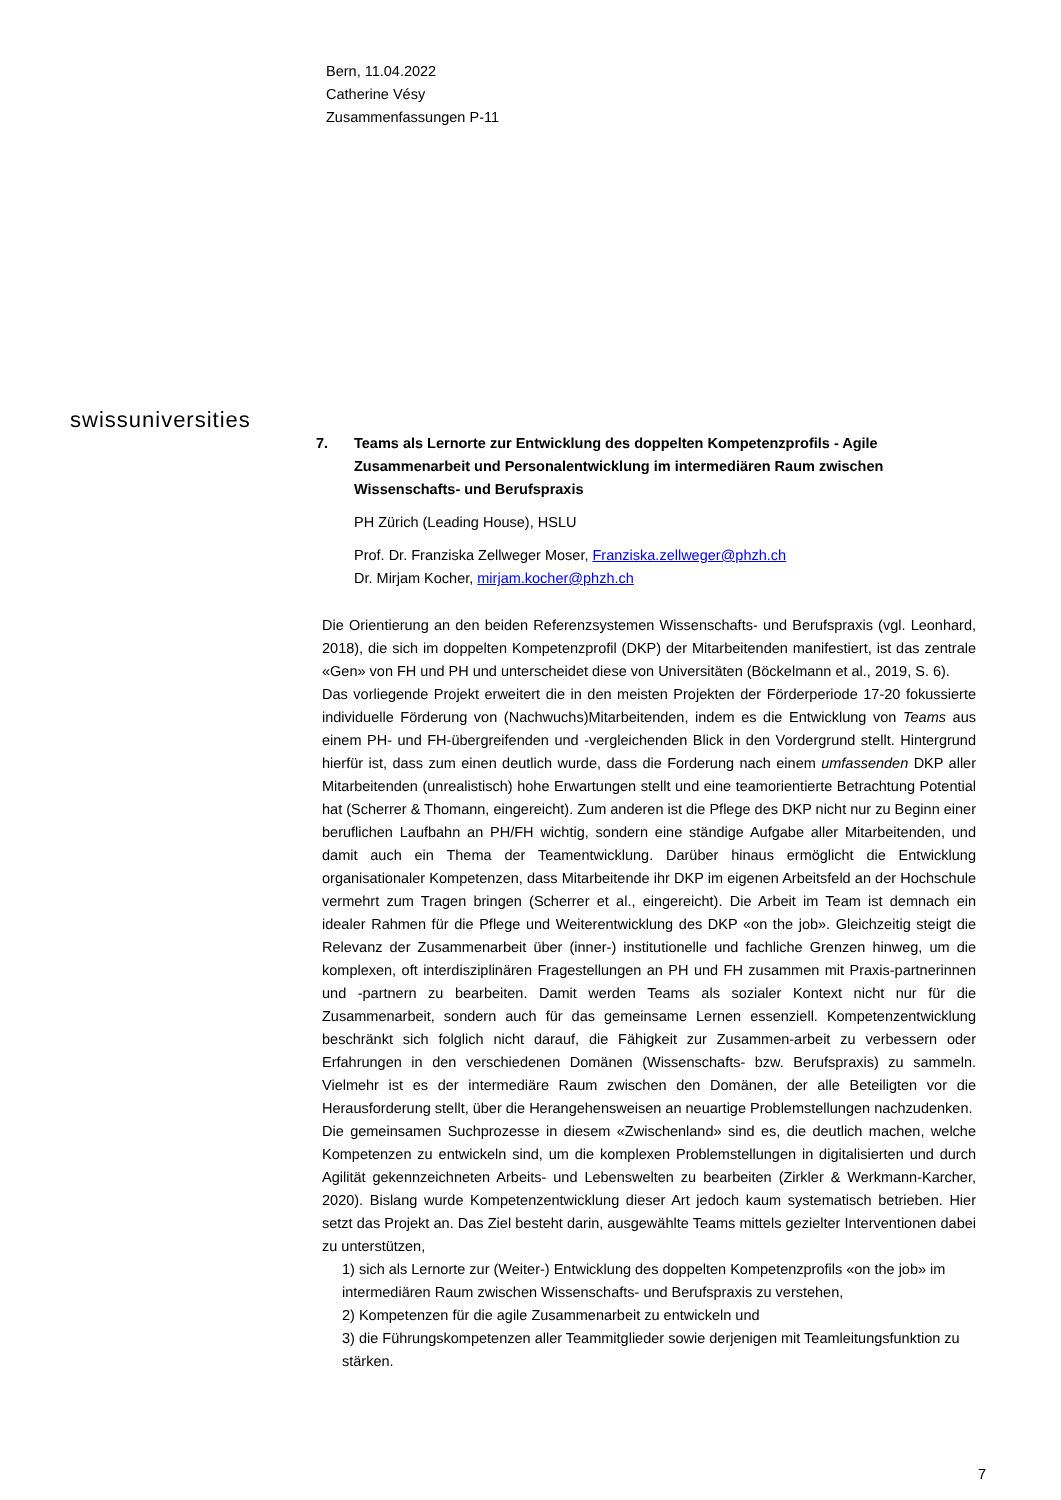Bern, 11.04.2022
Catherine Vésy
Zusammenfassungen P-11
swissuniversities
7. Teams als Lernorte zur Entwicklung des doppelten Kompetenzprofils - Agile Zusammenarbeit und Personalentwicklung im intermediären Raum zwischen Wissenschafts- und Berufspraxis
PH Zürich (Leading House), HSLU
Prof. Dr. Franziska Zellweger Moser, Franziska.zellweger@phzh.ch
Dr. Mirjam Kocher, mirjam.kocher@phzh.ch
Die Orientierung an den beiden Referenzsystemen Wissenschafts- und Berufspraxis (vgl. Leonhard, 2018), die sich im doppelten Kompetenzprofil (DKP) der Mitarbeitenden manifestiert, ist das zentrale «Gen» von FH und PH und unterscheidet diese von Universitäten (Böckelmann et al., 2019, S. 6).
Das vorliegende Projekt erweitert die in den meisten Projekten der Förderperiode 17-20 fokussierte individuelle Förderung von (Nachwuchs)Mitarbeitenden, indem es die Entwicklung von Teams aus einem PH- und FH-übergreifenden und -vergleichenden Blick in den Vordergrund stellt. Hintergrund hierfür ist, dass zum einen deutlich wurde, dass die Forderung nach einem umfassenden DKP aller Mitarbeitenden (unrealistisch) hohe Erwartungen stellt und eine teamorientierte Betrachtung Potential hat (Scherrer & Thomann, eingereicht). Zum anderen ist die Pflege des DKP nicht nur zu Beginn einer beruflichen Laufbahn an PH/FH wichtig, sondern eine ständige Aufgabe aller Mitarbeitenden, und damit auch ein Thema der Teamentwicklung. Darüber hinaus ermöglicht die Entwicklung organisationaler Kompetenzen, dass Mitarbeitende ihr DKP im eigenen Arbeitsfeld an der Hochschule vermehrt zum Tragen bringen (Scherrer et al., eingereicht). Die Arbeit im Team ist demnach ein idealer Rahmen für die Pflege und Weiterentwicklung des DKP «on the job». Gleichzeitig steigt die Relevanz der Zusammenarbeit über (inner-) institutionelle und fachliche Grenzen hinweg, um die komplexen, oft interdisziplinären Fragestellungen an PH und FH zusammen mit Praxis-partnerinnen und -partnern zu bearbeiten. Damit werden Teams als sozialer Kontext nicht nur für die Zusammenarbeit, sondern auch für das gemeinsame Lernen essenziell. Kompetenzentwicklung beschränkt sich folglich nicht darauf, die Fähigkeit zur Zusammen-arbeit zu verbessern oder Erfahrungen in den verschiedenen Domänen (Wissenschafts- bzw. Berufspraxis) zu sammeln. Vielmehr ist es der intermediäre Raum zwischen den Domänen, der alle Beteiligten vor die Herausforderung stellt, über die Herangehensweisen an neuartige Problemstellungen nachzudenken.
Die gemeinsamen Suchprozesse in diesem «Zwischenland» sind es, die deutlich machen, welche Kompetenzen zu entwickeln sind, um die komplexen Problemstellungen in digitalisierten und durch Agilität gekennzeichneten Arbeits- und Lebenswelten zu bearbeiten (Zirkler & Werkmann-Karcher, 2020). Bislang wurde Kompetenzentwicklung dieser Art jedoch kaum systematisch betrieben. Hier setzt das Projekt an. Das Ziel besteht darin, ausgewählte Teams mittels gezielter Interventionen dabei zu unterstützen,
1) sich als Lernorte zur (Weiter-) Entwicklung des doppelten Kompetenzprofils «on the job» im intermediären Raum zwischen Wissenschafts- und Berufspraxis zu verstehen,
2) Kompetenzen für die agile Zusammenarbeit zu entwickeln und
3) die Führungskompetenzen aller Teammitglieder sowie derjenigen mit Teamleitungsfunktion zu stärken.
7